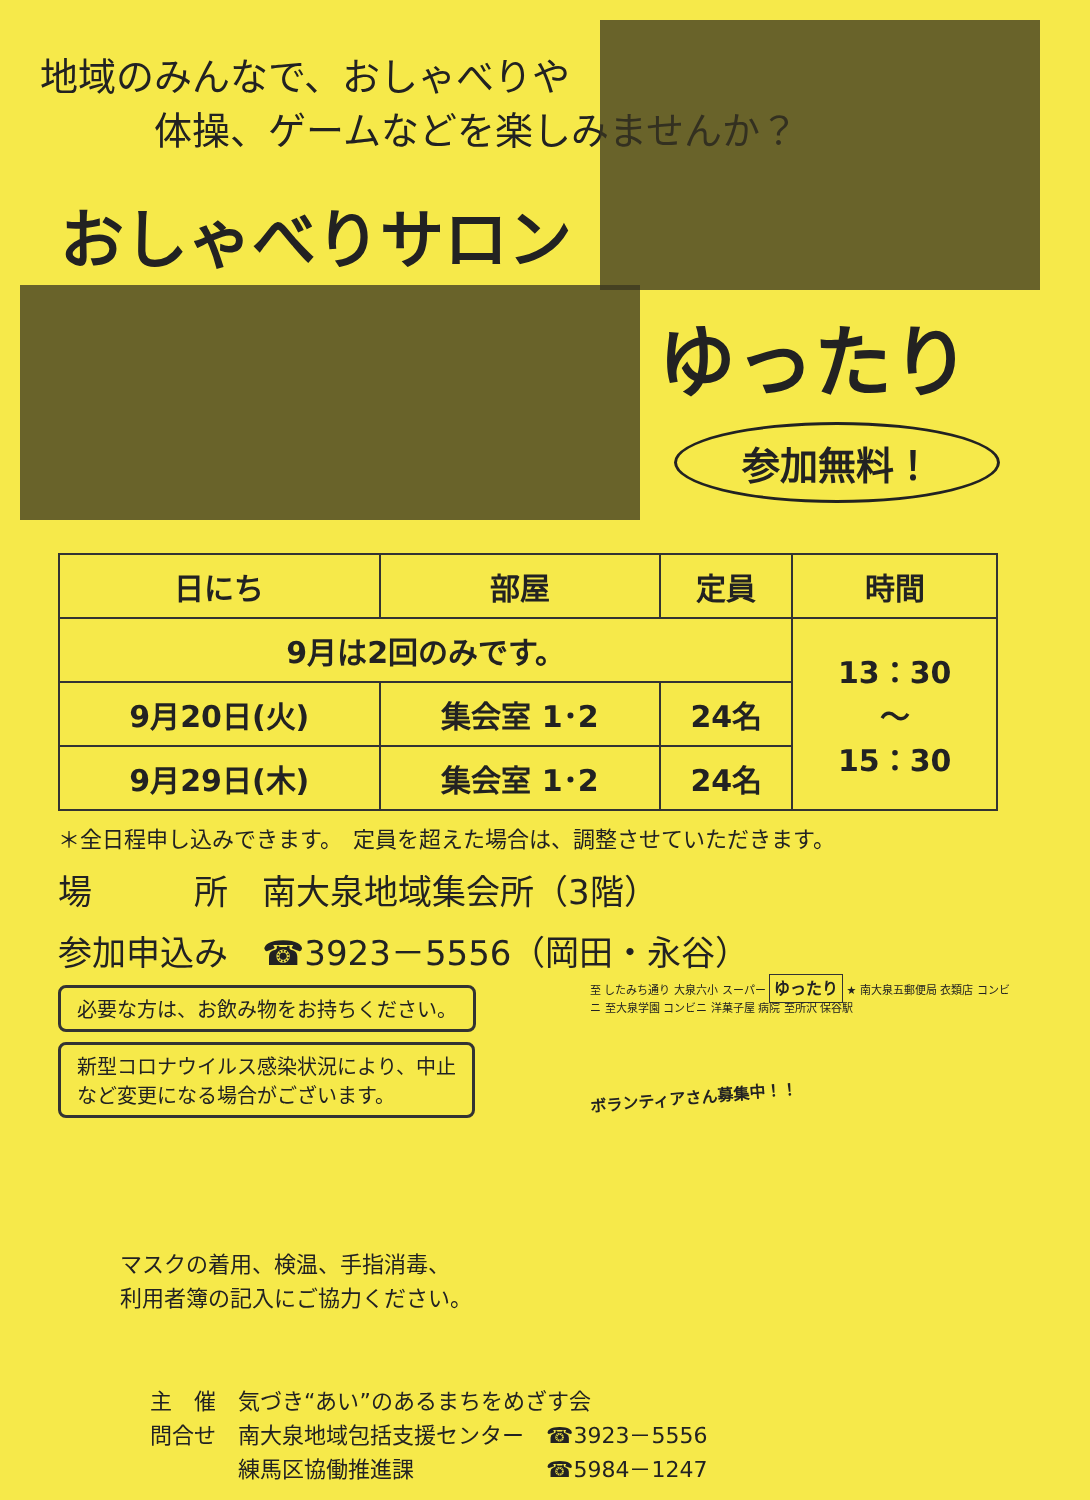地域のみんなで、おしゃべりや
　　　体操、ゲームなどを楽しみませんか？
おしゃべりサロン
ゆったり
参加無料！
| 日にち | 部屋 | 定員 | 時間 |
| --- | --- | --- | --- |
| 9月は2回のみです。 | | | 13：30 ～ 15：30 |
| 9月20日(火) | 集会室 1･2 | 24名 | |
| 9月29日(木) | 集会室 1･2 | 24名 | |
＊全日程申し込みできます。　定員を超えた場合は、調整させていただきます。
場　　　所　南大泉地域集会所（3階）
参加申込み　☎3923－5556（岡田・永谷）
必要な方は、お飲み物をお持ちください。
新型コロナウイルス感染状況により、中止
など変更になる場合がございます。
マスクの着用、検温、手指消毒、
利用者簿の記入にご協力ください。
至 したみち通り 大泉六小 スーパー ゆったり ★ 南大泉五郵便局 衣類店 コンビニ 至大泉学園 コンビニ 洋菓子屋 病院 至所沢 保谷駅
ボランティアさん募集中！！
主　催　気づき“あい”のあるまちをめざす会
問合せ　南大泉地域包括支援センター　☎3923－5556
　　　　練馬区協働推進課　　　　　　☎5984－1247